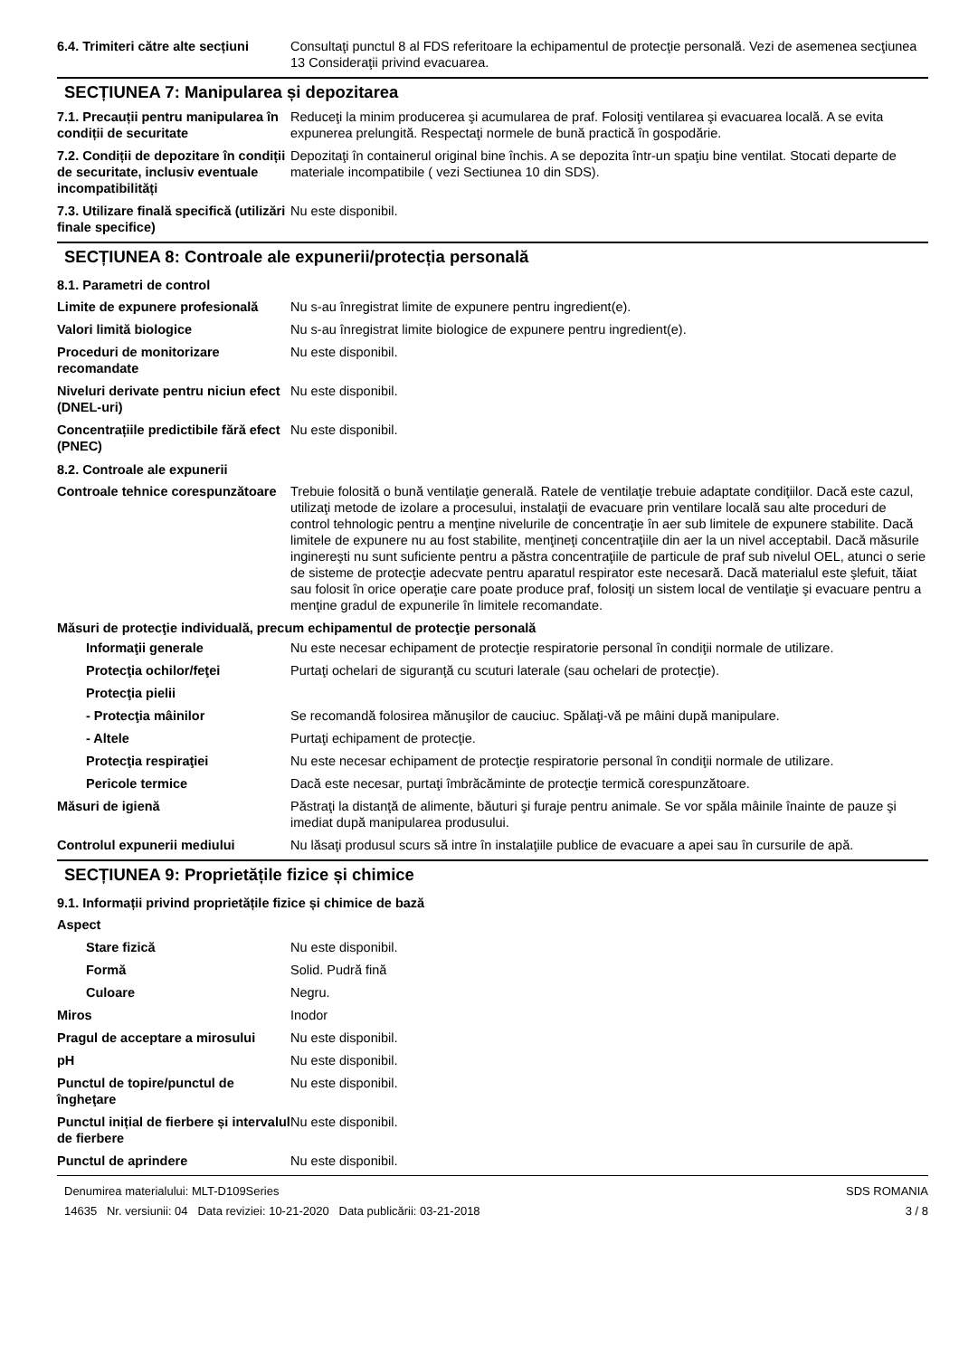6.4. Trimiteri către alte secțiuni
Consultaţi punctul 8 al FDS referitoare la echipamentul de protecţie personală. Vezi de asemenea secţiunea 13 Consideraţii privind evacuarea.
SECȚIUNEA 7: Manipularea și depozitarea
7.1. Precauții pentru manipularea în condiții de securitate
Reduceţi la minim producerea şi acumularea de praf. Folosiţi ventilarea şi evacuarea locală. A se evita expunerea prelungită. Respectaţi normele de bună practică în gospodărie.
7.2. Condiții de depozitare în condiții de securitate, inclusiv eventuale incompatibilități
Depozitaţi în containerul original bine închis. A se depozita într-un spaţiu bine ventilat. Stocati departe de materiale incompatibile ( vezi Sectiunea 10 din SDS).
7.3. Utilizare finală specifică (utilizări finale specifice)
Nu este disponibil.
SECȚIUNEA 8: Controale ale expunerii/protecția personală
8.1. Parametri de control
Limite de expunere profesională
Nu s-au înregistrat limite de expunere pentru ingredient(e).
Valori limită biologice Nu s-au înregistrat limite biologice de expunere pentru ingredient(e).
Proceduri de monitorizare recomandate
Nu este disponibil.
Niveluri derivate pentru niciun efect (DNEL-uri)
Nu este disponibil.
Concentrațiile predictibile fără efect (PNEC)
Nu este disponibil.
8.2. Controale ale expunerii
Controale tehnice corespunzătoare
Trebuie folosită o bună ventilaţie generală. Ratele de ventilaţie trebuie adaptate condiţiilor. Dacă este cazul, utilizaţi metode de izolare a procesului, instalaţii de evacuare prin ventilare locală sau alte proceduri de control tehnologic pentru a menţine nivelurile de concentraţie în aer sub limitele de expunere stabilite. Dacă limitele de expunere nu au fost stabilite, menţineţi concentraţiile din aer la un nivel acceptabil. Dacă măsurile inginereşti nu sunt suficiente pentru a păstra concentraţiile de particule de praf sub nivelul OEL, atunci o serie de sisteme de protecţie adecvate pentru aparatul respirator este necesară. Dacă materialul este şlefuit, tăiat sau folosit în orice operaţie care poate produce praf, folosiţi un sistem local de ventilaţie şi evacuare pentru a menţine gradul de expunerile în limitele recomandate.
Măsuri de protecţie individuală, precum echipamentul de protecţie personală
Informaţii generale Nu este necesar echipament de protecţie respiratorie personal în condiţii normale de utilizare.
Protecţia ochilor/feţei Purtaţi ochelari de siguranţă cu scuturi laterale (sau ochelari de protecţie).
Protecţia pielii
- Protecţia mâinilor Se recomandă folosirea mănuşilor de cauciuc. Spălaţi-vă pe mâini după manipulare.
- Altele Purtaţi echipament de protecţie.
Protecţia respiraţiei Nu este necesar echipament de protecţie respiratorie personal în condiţii normale de utilizare.
Pericole termice Dacă este necesar, purtaţi îmbrăcăminte de protecţie termică corespunzătoare.
Măsuri de igienă Păstraţi la distanţă de alimente, băuturi şi furaje pentru animale. Se vor spăla mâinile înainte de pauze şi imediat după manipularea produsului.
Controlul expunerii mediului Nu lăsaţi produsul scurs să intre în instalaţiile publice de evacuare a apei sau în cursurile de apă.
SECȚIUNEA 9: Proprietățile fizice și chimice
9.1. Informații privind proprietățile fizice și chimice de bază
Aspect
Stare fizică Nu este disponibil.
Formă Solid. Pudră fină
Culoare Negru.
Miros Inodor
Pragul de acceptare a mirosului
Nu este disponibil.
pH Nu este disponibil.
Punctul de topire/punctul de îngheţare
Nu este disponibil.
Punctul inițial de fierbere și intervalul de fierbere
Nu este disponibil.
Punctul de aprindere Nu este disponibil.
Denumirea materialului: MLT-D109Series
14635 Nr. versiunii: 04 Data reviziei: 10-21-2020 Data publicării: 03-21-2018
SDS ROMANIA
3 / 8